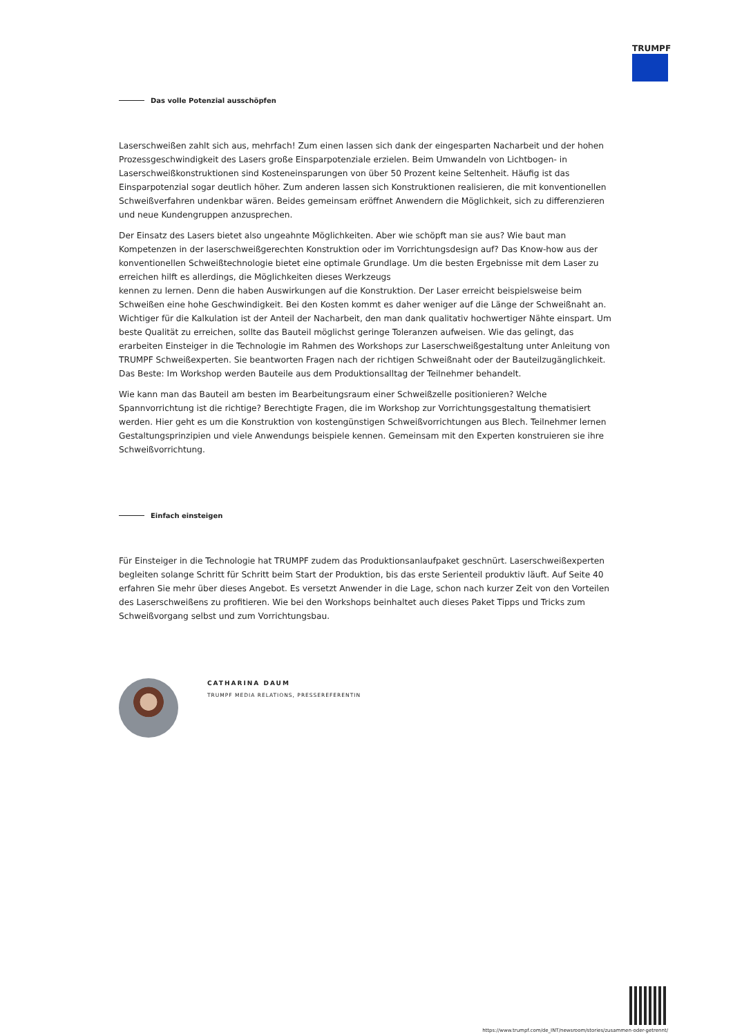TRUMPF
Das volle Potenzial ausschöpfen
Laserschweißen zahlt sich aus, mehrfach! Zum einen lassen sich dank der eingesparten Nacharbeit und der hohen Prozessgeschwindigkeit des Lasers große Einsparpotenziale erzielen. Beim Umwandeln von Lichtbogen- in Laserschweißkonstruktionen sind Kosteneinsparungen von über 50 Prozent keine Seltenheit. Häufig ist das Einsparpotenzial sogar deutlich höher. Zum anderen lassen sich Konstruktionen realisieren, die mit konventionellen Schweißverfahren undenkbar wären. Beides gemeinsam eröffnet Anwendern die Möglichkeit, sich zu differenzieren und neue Kundengruppen anzusprechen.
Der Einsatz des Lasers bietet also ungeahnte Möglichkeiten. Aber wie schöpft man sie aus? Wie baut man Kompetenzen in der laserschweißgerechten Konstruktion oder im Vorrichtungsdesign auf? Das Know-how aus der konventionellen Schweißtechnologie bietet eine optimale Grundlage. Um die besten Ergebnisse mit dem Laser zu erreichen hilft es allerdings, die Möglichkeiten dieses Werkzeugs
kennen zu lernen. Denn die haben Auswirkungen auf die Konstruktion. Der Laser erreicht beispielsweise beim Schweißen eine hohe Geschwindigkeit. Bei den Kosten kommt es daher weniger auf die Länge der Schweißnaht an. Wichtiger für die Kalkulation ist der Anteil der Nacharbeit, den man dank qualitativ hochwertiger Nähte einspart. Um beste Qualität zu erreichen, sollte das Bauteil möglichst geringe Toleranzen aufweisen. Wie das gelingt, das erarbeiten Einsteiger in die Technologie im Rahmen des Workshops zur Laserschweißgestaltung unter Anleitung von TRUMPF Schweißexperten. Sie beantworten Fragen nach der richtigen Schweißnaht oder der Bauteilzugänglichkeit. Das Beste: Im Workshop werden Bauteile aus dem Produktionsalltag der Teilnehmer behandelt.
Wie kann man das Bauteil am besten im Bearbeitungsraum einer Schweißzelle positionieren? Welche Spannvorrichtung ist die richtige? Berechtigte Fragen, die im Workshop zur Vorrichtungsgestaltung thematisiert werden. Hier geht es um die Konstruktion von kostengünstigen Schweißvorrichtungen aus Blech. Teilnehmer lernen Gestaltungsprinzipien und viele Anwendungs beispiele kennen. Gemeinsam mit den Experten konstruieren sie ihre Schweißvorrichtung.
Einfach einsteigen
Für Einsteiger in die Technologie hat TRUMPF zudem das Produktionsanlaufpaket geschnürt. Laserschweißexperten begleiten solange Schritt für Schritt beim Start der Produktion, bis das erste Serienteil produktiv läuft. Auf Seite 40 erfahren Sie mehr über dieses Angebot. Es versetzt Anwender in die Lage, schon nach kurzer Zeit von den Vorteilen des Laserschweißens zu profitieren. Wie bei den Workshops beinhaltet auch dieses Paket Tipps und Tricks zum Schweißvorgang selbst und zum Vorrichtungsbau.
CATHARINA DAUM
TRUMPF MEDIA RELATIONS, PRESSEREFERENTIN
https://www.trumpf.com/de_INT/newsroom/stories/zusammen-oder-getrennt/